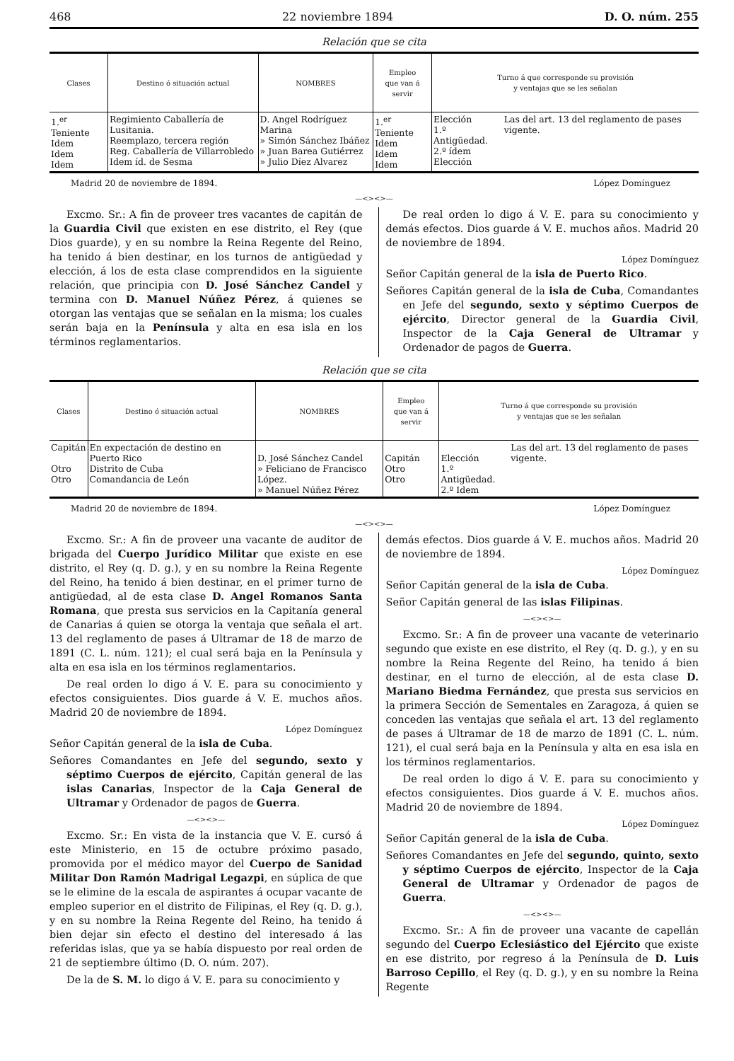468 22 noviembre 1894 D. O. núm. 255
Relación que se cita
| Clases | Destino ó situación actual | NOMBRES | Empleo que van á servir | Turno á que corresponde su provisión y ventajas que se les señalan | |
| --- | --- | --- | --- | --- | --- |
| 1.<sup>er</sup> Teniente Idem Idem Idem | Regimiento Caballería de Lusitania. Reemplazo, tercera región Reg. Caballería de Villarrobledo Idem íd. de Sesma | D. Angel Rodríguez Marina » Simón Sánchez Ibáñez » Juan Barea Gutiérrez » Julio Díez Alvarez | 1.<sup>er</sup> Teniente Idem Idem Idem | Elección 1.º Antigüedad. 2.º ídem Elección | Las del art. 13 del reglamento de pases vigente. |
Madrid 20 de noviembre de 1894. López Domínguez
—<><>—
Excmo. Sr.: A fin de proveer tres vacantes de capitán de la Guardia Civil que existen en ese distrito, el Rey (que Dios guarde), y en su nombre la Reina Regente del Reino, ha tenido á bien destinar, en los turnos de antigüedad y elección, á los de esta clase comprendidos en la siguiente relación, que principia con D. José Sánchez Candel y termina con D. Manuel Núñez Pérez, á quienes se otorgan las ventajas que se señalan en la misma; los cuales serán baja en la Península y alta en esa isla en los términos reglamentarios.
De real orden lo digo á V. E. para su conocimiento y demás efectos. Dios guarde á V. E. muchos años. Madrid 20 de noviembre de 1894.
López Domínguez
Señor Capitán general de la isla de Puerto Rico.
Señores Capitán general de la isla de Cuba, Comandantes en Jefe del segundo, sexto y séptimo Cuerpos de ejército, Director general de la Guardia Civil, Inspector de la Caja General de Ultramar y Ordenador de pagos de Guerra.
Relación que se cita
| Clases | Destino ó situación actual | NOMBRES | Empleo que van á servir | Turno á que corresponde su provisión y ventajas que se les señalan | |
| --- | --- | --- | --- | --- | --- |
| Capitán Otro Otro | En expectación de destino en Puerto Rico Distrito de Cuba Comandancia de León | D. José Sánchez Candel » Feliciano de Francisco López. » Manuel Núñez Pérez | Capitán Otro Otro | Elección 1.º Antigüedad. 2.º Idem | Las del art. 13 del reglamento de pases vigente. |
Madrid 20 de noviembre de 1894. López Domínguez
—<><>—
Excmo. Sr.: A fin de proveer una vacante de auditor de brigada del Cuerpo Jurídico Militar que existe en ese distrito, el Rey (q. D. g.), y en su nombre la Reina Regente del Reino, ha tenido á bien destinar, en el primer turno de antigüedad, al de esta clase D. Angel Romanos Santa Romana, que presta sus servicios en la Capitanía general de Canarias á quien se otorga la ventaja que señala el art. 13 del reglamento de pases á Ultramar de 18 de marzo de 1891 (C. L. núm. 121); el cual será baja en la Península y alta en esa isla en los términos reglamentarios.
De real orden lo digo á V. E. para su conocimiento y efectos consiguientes. Dios guarde á V. E. muchos años. Madrid 20 de noviembre de 1894.
López Domínguez
Señor Capitán general de la isla de Cuba.
Señores Comandantes en Jefe del segundo, sexto y séptimo Cuerpos de ejército, Capitán general de las islas Canarias, Inspector de la Caja General de Ultramar y Ordenador de pagos de Guerra.
—<><>—
Excmo. Sr.: En vista de la instancia que V. E. cursó á este Ministerio, en 15 de octubre próximo pasado, promovida por el médico mayor del Cuerpo de Sanidad Militar Don Ramón Madrigal Legazpi, en súplica de que se le elimine de la escala de aspirantes á ocupar vacante de empleo superior en el distrito de Filipinas, el Rey (q. D. g.), y en su nombre la Reina Regente del Reino, ha tenido á bien dejar sin efecto el destino del interesado á las referidas islas, que ya se había dispuesto por real orden de 21 de septiembre último (D. O. núm. 207).
De la de S. M. lo digo á V. E. para su conocimiento y
demás efectos. Dios guarde á V. E. muchos años. Madrid 20 de noviembre de 1894.
López Domínguez
Señor Capitán general de la isla de Cuba.
Señor Capitán general de las islas Filipinas.
—<><>—
Excmo. Sr.: A fin de proveer una vacante de veterinario segundo que existe en ese distrito, el Rey (q. D. g.), y en su nombre la Reina Regente del Reino, ha tenido á bien destinar, en el turno de elección, al de esta clase D. Mariano Biedma Fernández, que presta sus servicios en la primera Sección de Sementales en Zaragoza, á quien se conceden las ventajas que señala el art. 13 del reglamento de pases á Ultramar de 18 de marzo de 1891 (C. L. núm. 121), el cual será baja en la Península y alta en esa isla en los términos reglamentarios.
De real orden lo digo á V. E. para su conocimiento y efectos consiguientes. Dios guarde á V. E. muchos años. Madrid 20 de noviembre de 1894.
López Domínguez
Señor Capitán general de la isla de Cuba.
Señores Comandantes en Jefe del segundo, quinto, sexto y séptimo Cuerpos de ejército, Inspector de la Caja General de Ultramar y Ordenador de pagos de Guerra.
—<><>—
Excmo. Sr.: A fin de proveer una vacante de capellán segundo del Cuerpo Eclesiástico del Ejército que existe en ese distrito, por regreso á la Península de D. Luis Barroso Cepillo, el Rey (q. D. g.), y en su nombre la Reina Regente